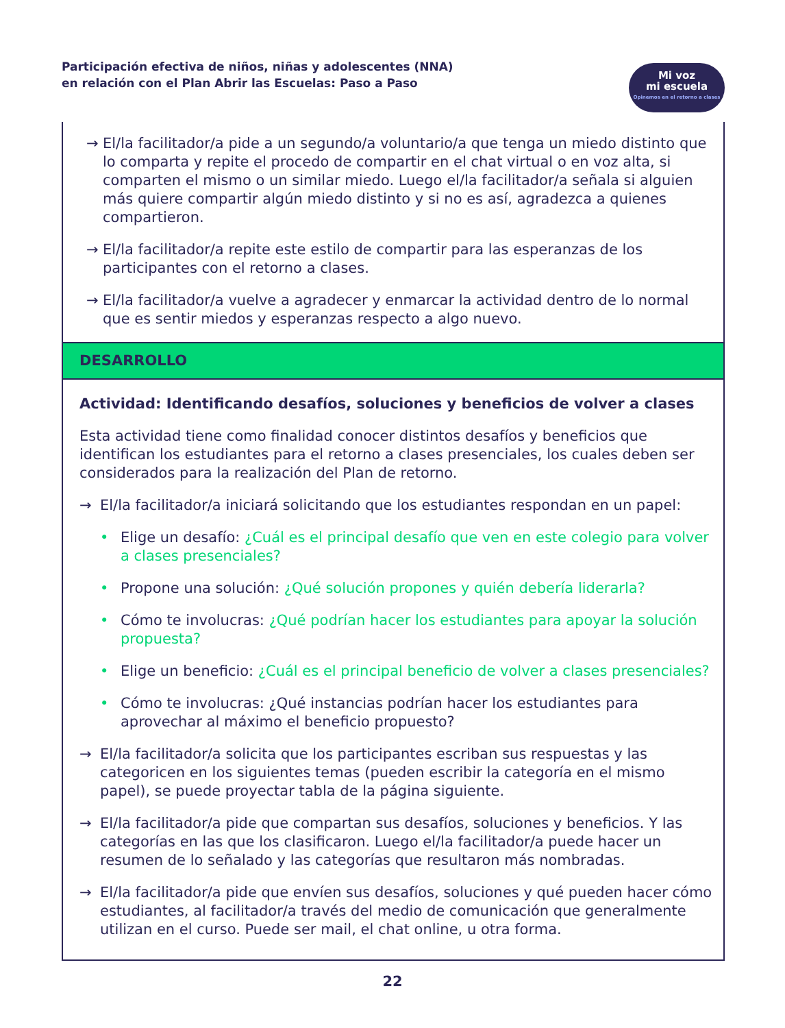Participación efectiva de niños, niñas y adolescentes (NNA)
en relación con el Plan Abrir las Escuelas: Paso a Paso
Mi voz
mi escuela
Opinemos en el retorno a clases
→ El/la facilitador/a pide a un segundo/a voluntario/a que tenga un miedo distinto que lo comparta y repite el procedo de compartir en el chat virtual o en voz alta, si comparten el mismo o un similar miedo. Luego el/la facilitador/a señala si alguien más quiere compartir algún miedo distinto y si no es así, agradezca a quienes compartieron.
→ El/la facilitador/a repite este estilo de compartir para las esperanzas de los participantes con el retorno a clases.
→ El/la facilitador/a vuelve a agradecer y enmarcar la actividad dentro de lo normal que es sentir miedos y esperanzas respecto a algo nuevo.
DESARROLLO
Actividad: Identificando desafíos, soluciones y beneficios de volver a clases
Esta actividad tiene como finalidad conocer distintos desafíos y beneficios que identifican los estudiantes para el retorno a clases presenciales, los cuales deben ser considerados para la realización del Plan de retorno.
→ El/la facilitador/a iniciará solicitando que los estudiantes respondan en un papel:
• Elige un desafío: ¿Cuál es el principal desafío que ven en este colegio para volver a clases presenciales?
• Propone una solución: ¿Qué solución propones y quién debería liderarla?
• Cómo te involucras: ¿Qué podrían hacer los estudiantes para apoyar la solución propuesta?
• Elige un beneficio: ¿Cuál es el principal beneficio de volver a clases presenciales?
• Cómo te involucras: ¿Qué instancias podrían hacer los estudiantes para aprovechar al máximo el beneficio propuesto?
→ El/la facilitador/a solicita que los participantes escriban sus respuestas y las categoricen en los siguientes temas (pueden escribir la categoría en el mismo papel), se puede proyectar tabla de la página siguiente.
→ El/la facilitador/a pide que compartan sus desafíos, soluciones y beneficios. Y las categorías en las que los clasificaron. Luego el/la facilitador/a puede hacer un resumen de lo señalado y las categorías que resultaron más nombradas.
→ El/la facilitador/a pide que envíen sus desafíos, soluciones y qué pueden hacer cómo estudiantes, al facilitador/a través del medio de comunicación que generalmente utilizan en el curso. Puede ser mail, el chat online, u otra forma.
22